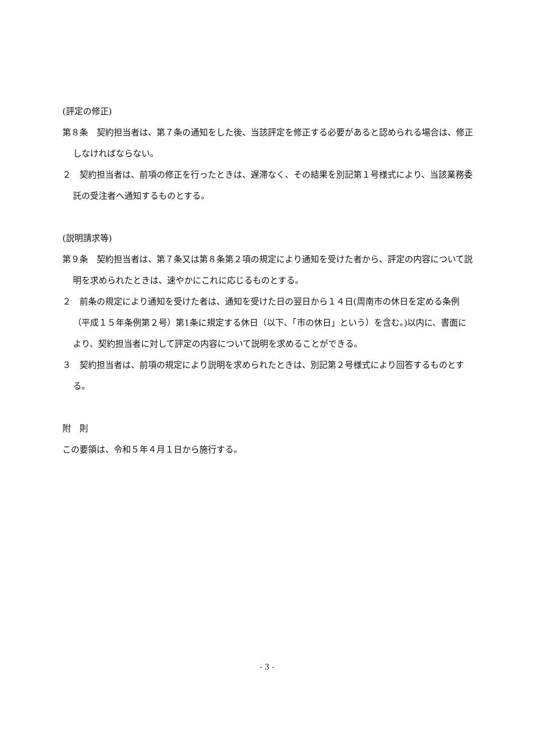(評定の修正)
第８条　契約担当者は、第７条の通知をした後、当該評定を修正する必要があると認められる場合は、修正しなければならない。
２　契約担当者は、前項の修正を行ったときは、遅滞なく、その結果を別記第１号様式により、当該業務委託の受注者へ通知するものとする。
(説明請求等)
第９条　契約担当者は、第７条又は第８条第２項の規定により通知を受けた者から、評定の内容について説明を求められたときは、速やかにこれに応じるものとする。
２　前条の規定により通知を受けた者は、通知を受けた日の翌日から１４日(周南市の休日を定める条例（平成１５年条例第２号）第1条に規定する休日（以下、「市の休日」という）を含む。)以内に、書面により、契約担当者に対して評定の内容について説明を求めることができる。
３　契約担当者は、前項の規定により説明を求められたときは、別記第２号様式により回答するものとする。
附　則
この要領は、令和５年４月１日から施行する。
- 3 -